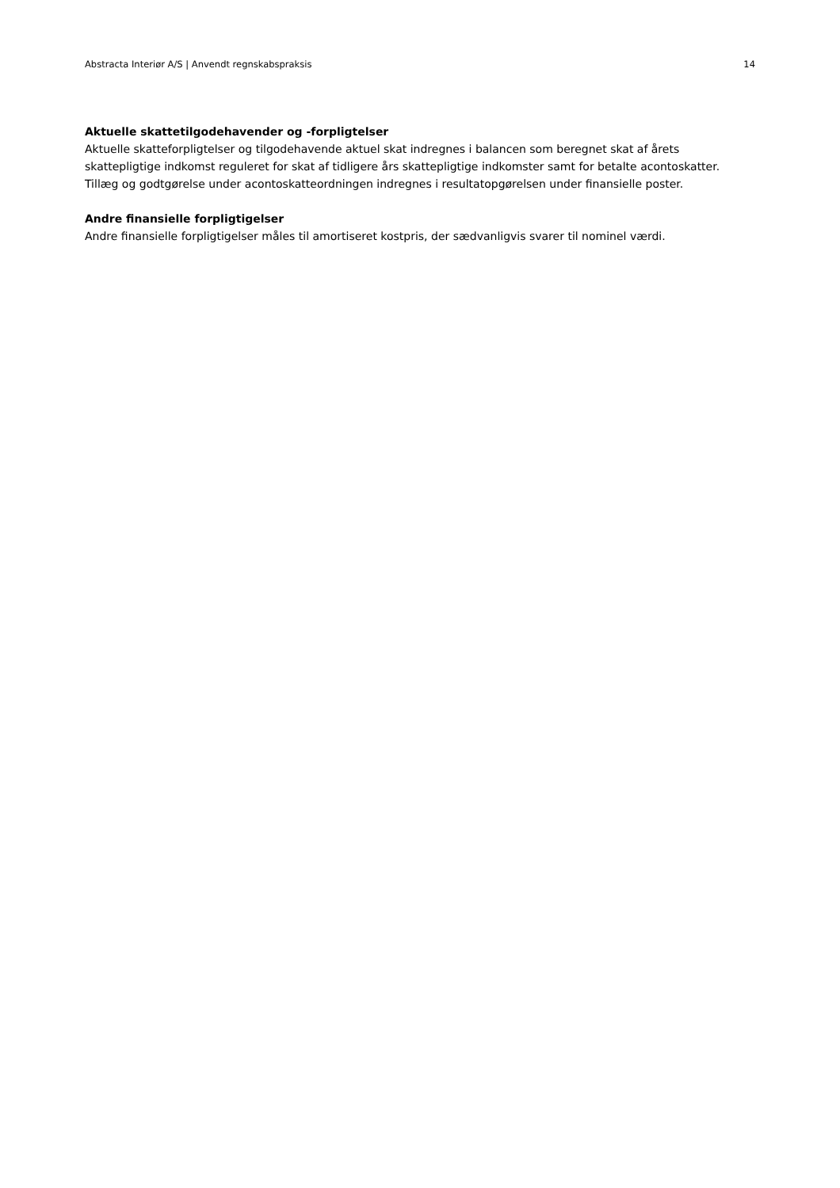Abstracta Interiør A/S | Anvendt regnskabspraksis 14
Aktuelle skattetilgodehavender og -forpligtelser
Aktuelle skatteforpligtelser og tilgodehavende aktuel skat indregnes i balancen som beregnet skat af årets skattepligtige indkomst reguleret for skat af tidligere års skattepligtige indkomster samt for betalte acontoskatter. Tillæg og godtgørelse under acontoskatteordningen indregnes i resultatopgørelsen under finansielle poster.
Andre finansielle forpligtigelser
Andre finansielle forpligtigelser måles til amortiseret kostpris, der sædvanligvis svarer til nominel værdi.